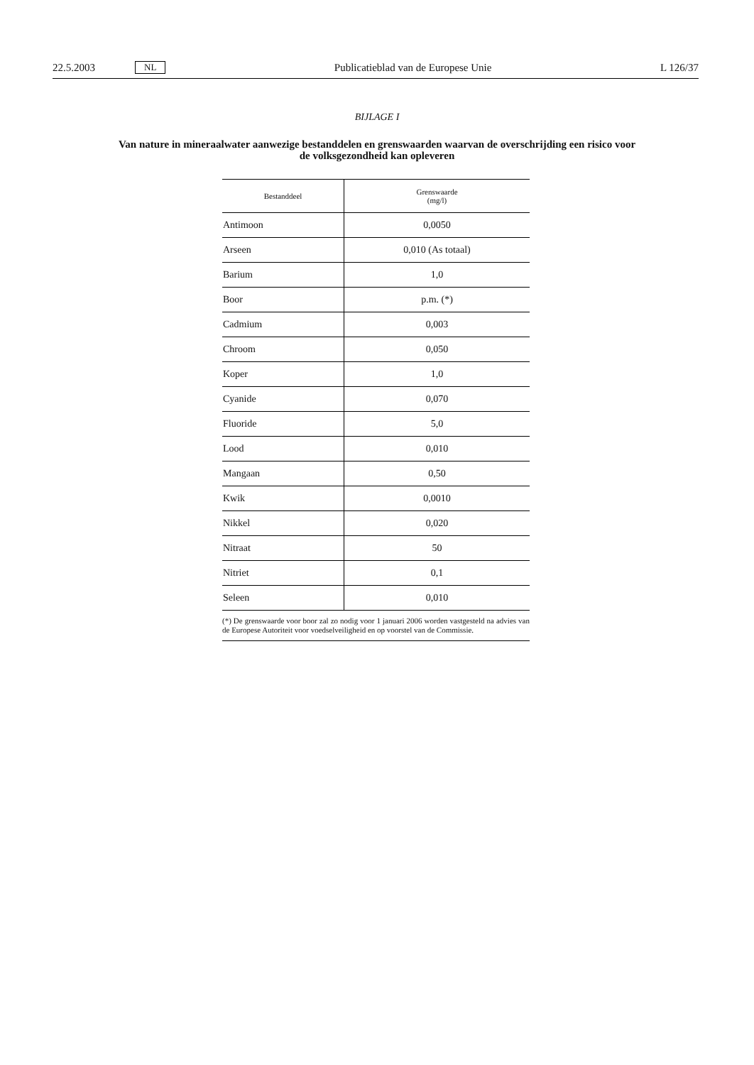22.5.2003 NL Publicatieblad van de Europese Unie L 126/37
BIJLAGE I
Van nature in mineraalwater aanwezige bestanddelen en grenswaarden waarvan de overschrijding een risico voor de volksgezondheid kan opleveren
| Bestanddeel | Grenswaarde (mg/l) |
| --- | --- |
| Antimoon | 0,0050 |
| Arseen | 0,010 (As totaal) |
| Barium | 1,0 |
| Boor | p.m. (*) |
| Cadmium | 0,003 |
| Chroom | 0,050 |
| Koper | 1,0 |
| Cyanide | 0,070 |
| Fluoride | 5,0 |
| Lood | 0,010 |
| Mangaan | 0,50 |
| Kwik | 0,0010 |
| Nikkel | 0,020 |
| Nitraat | 50 |
| Nitriet | 0,1 |
| Seleen | 0,010 |
| (*) De grenswaarde voor boor zal zo nodig voor 1 januari 2006 worden vastgesteld na advies van de Europese Autoriteit voor voedselveiligheid en op voorstel van de Commissie. | |